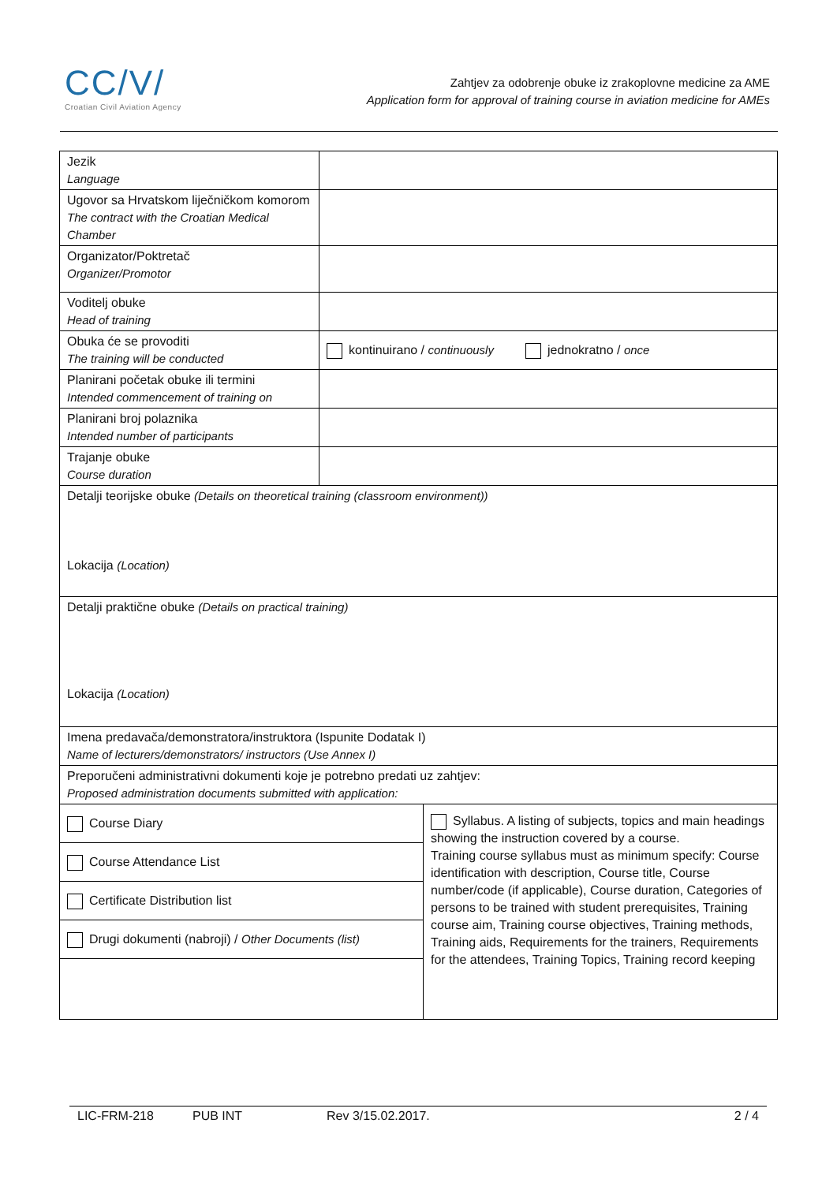CC/V/
Croatian Civil Aviation Agency
Zahtjev za odobrenje obuke iz zrakoplovne medicine za AME
Application form for approval of training course in aviation medicine for AMEs
| Jezik Language | | |
| Ugovor sa Hrvatskom liječničkom komorom The contract with the Croatian Medical Chamber | | |
| Organizator/Poktretač Organizer/Promotor | | |
| Voditelj obuke Head of training | | |
| Obuka će se provoditi The training will be conducted | kontinuirano / continuously jednokratno / once | |
| Planirani početak obuke ili termini Intended commencement of training on | | |
| Planirani broj polaznika Intended number of participants | | |
| Trajanje obuke Course duration | | |
| Detalji teorijske obuke (Details on theoretical training (classroom environment)) Lokacija (Location) | | |
| Detalji praktične obuke (Details on practical training) Lokacija (Location) | | |
| Imena predavača/demonstratora/instruktora (Ispunite Dodatak I) Name of lecturers/demonstrators/ instructors (Use Annex I) | | |
| Preporučeni administrativni dokumenti koje je potrebno predati uz zahtjev: Proposed administration documents submitted with application: | | |
| Course Diary | | Syllabus. A listing of subjects, topics and main headings showing the instruction covered by a course. Training course syllabus must as minimum specify: Course identification with description, Course title, Course number/code (if applicable), Course duration, Categories of persons to be trained with student prerequisites, Training course aim, Training course objectives, Training methods, Training aids, Requirements for the trainers, Requirements for the attendees, Training Topics, Training record keeping |
| Course Attendance List | | |
| Certificate Distribution list | | |
| Drugi dokumenti (nabroji) / Other Documents (list) | | |
LIC-FRM-218 PUB INT Rev 3/15.02.2017. 2 / 4